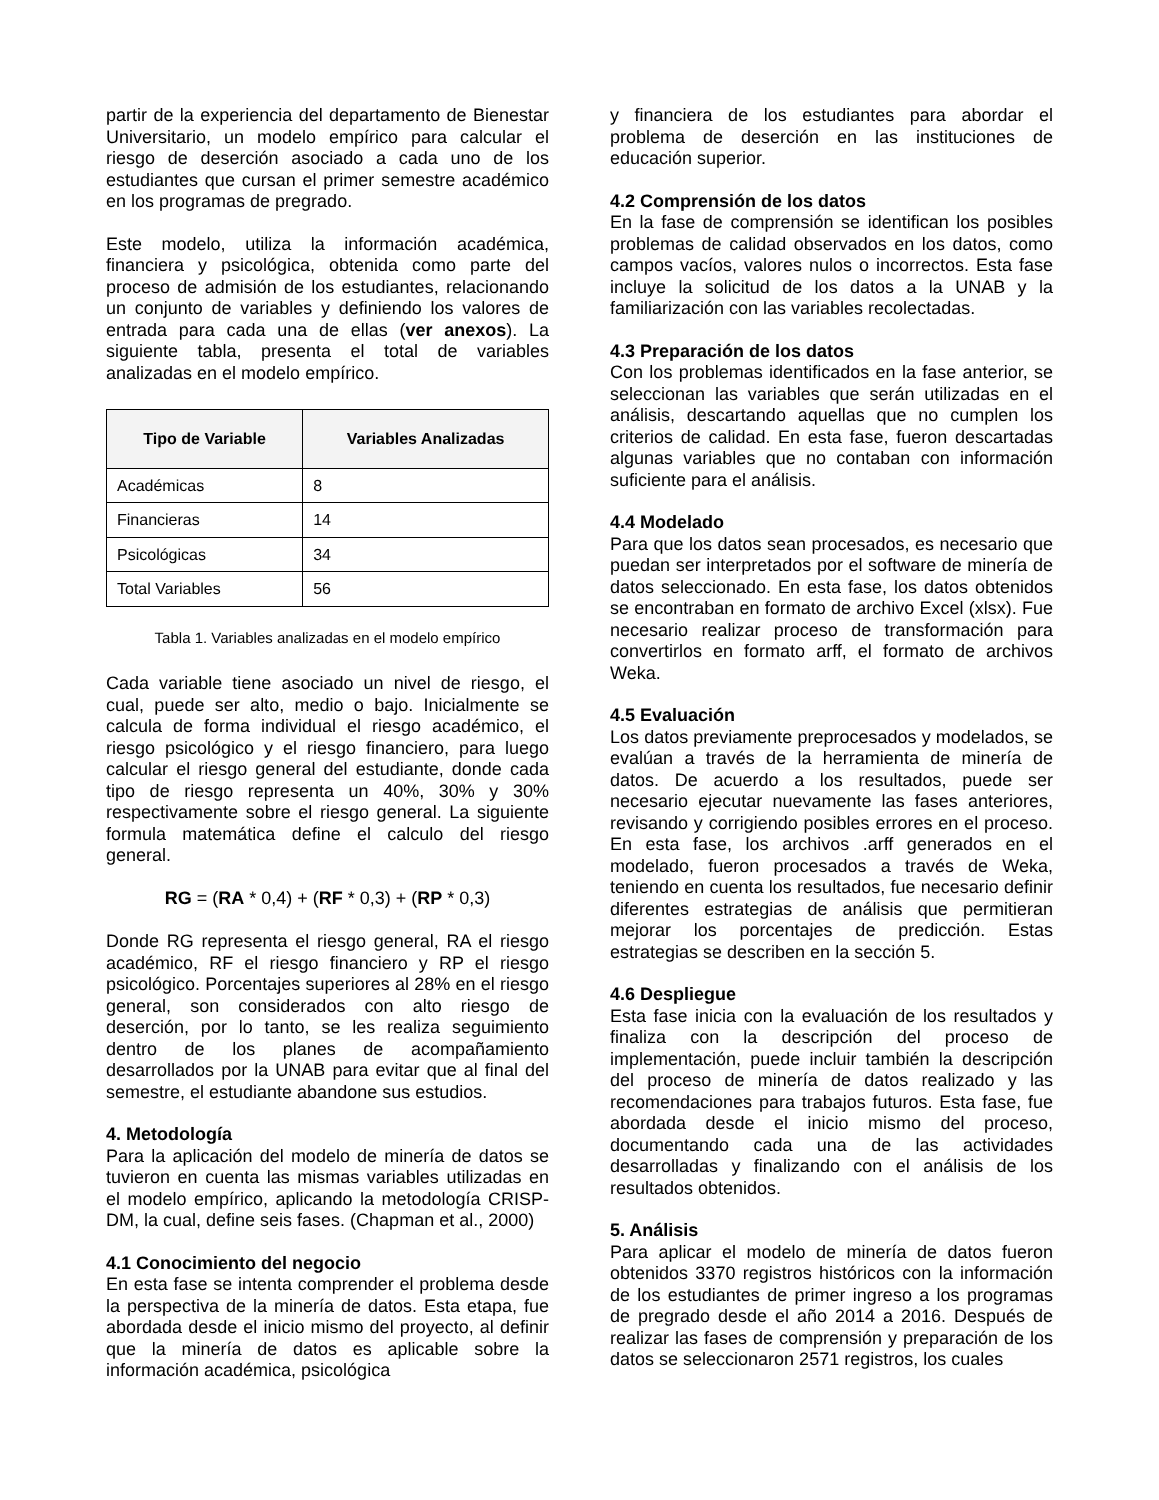partir de la experiencia del departamento de Bienestar Universitario, un modelo empírico para calcular el riesgo de deserción asociado a cada uno de los estudiantes que cursan el primer semestre académico en los programas de pregrado.
Este modelo, utiliza la información académica, financiera y psicológica, obtenida como parte del proceso de admisión de los estudiantes, relacionando un conjunto de variables y definiendo los valores de entrada para cada una de ellas (ver anexos). La siguiente tabla, presenta el total de variables analizadas en el modelo empírico.
| Tipo de Variable | Variables Analizadas |
| --- | --- |
| Académicas | 8 |
| Financieras | 14 |
| Psicológicas | 34 |
| Total Variables | 56 |
Tabla 1. Variables analizadas en el modelo empírico
Cada variable tiene asociado un nivel de riesgo, el cual, puede ser alto, medio o bajo. Inicialmente se calcula de forma individual el riesgo académico, el riesgo psicológico y el riesgo financiero, para luego calcular el riesgo general del estudiante, donde cada tipo de riesgo representa un 40%, 30% y 30% respectivamente sobre el riesgo general. La siguiente formula matemática define el calculo del riesgo general.
RG = (RA * 0,4) + (RF * 0,3) + (RP * 0,3)
Donde RG representa el riesgo general, RA el riesgo académico, RF el riesgo financiero y RP el riesgo psicológico. Porcentajes superiores al 28% en el riesgo general, son considerados con alto riesgo de deserción, por lo tanto, se les realiza seguimiento dentro de los planes de acompañamiento desarrollados por la UNAB para evitar que al final del semestre, el estudiante abandone sus estudios.
4. Metodología
Para la aplicación del modelo de minería de datos se tuvieron en cuenta las mismas variables utilizadas en el modelo empírico, aplicando la metodología CRISP-DM, la cual, define seis fases. (Chapman et al., 2000)
4.1 Conocimiento del negocio
En esta fase se intenta comprender el problema desde la perspectiva de la minería de datos. Esta etapa, fue abordada desde el inicio mismo del proyecto, al definir que la minería de datos es aplicable sobre la información académica, psicológica
y financiera de los estudiantes para abordar el problema de deserción en las instituciones de educación superior.
4.2 Comprensión de los datos
En la fase de comprensión se identifican los posibles problemas de calidad observados en los datos, como campos vacíos, valores nulos o incorrectos. Esta fase incluye la solicitud de los datos a la UNAB y la familiarización con las variables recolectadas.
4.3 Preparación de los datos
Con los problemas identificados en la fase anterior, se seleccionan las variables que serán utilizadas en el análisis, descartando aquellas que no cumplen los criterios de calidad. En esta fase, fueron descartadas algunas variables que no contaban con información suficiente para el análisis.
4.4 Modelado
Para que los datos sean procesados, es necesario que puedan ser interpretados por el software de minería de datos seleccionado. En esta fase, los datos obtenidos se encontraban en formato de archivo Excel (xlsx). Fue necesario realizar proceso de transformación para convertirlos en formato arff, el formato de archivos Weka.
4.5 Evaluación
Los datos previamente preprocesados y modelados, se evalúan a través de la herramienta de minería de datos. De acuerdo a los resultados, puede ser necesario ejecutar nuevamente las fases anteriores, revisando y corrigiendo posibles errores en el proceso. En esta fase, los archivos .arff generados en el modelado, fueron procesados a través de Weka, teniendo en cuenta los resultados, fue necesario definir diferentes estrategias de análisis que permitieran mejorar los porcentajes de predicción. Estas estrategias se describen en la sección 5.
4.6 Despliegue
Esta fase inicia con la evaluación de los resultados y finaliza con la descripción del proceso de implementación, puede incluir también la descripción del proceso de minería de datos realizado y las recomendaciones para trabajos futuros. Esta fase, fue abordada desde el inicio mismo del proceso, documentando cada una de las actividades desarrolladas y finalizando con el análisis de los resultados obtenidos.
5. Análisis
Para aplicar el modelo de minería de datos fueron obtenidos 3370 registros históricos con la información de los estudiantes de primer ingreso a los programas de pregrado desde el año 2014 a 2016. Después de realizar las fases de comprensión y preparación de los datos se seleccionaron 2571 registros, los cuales